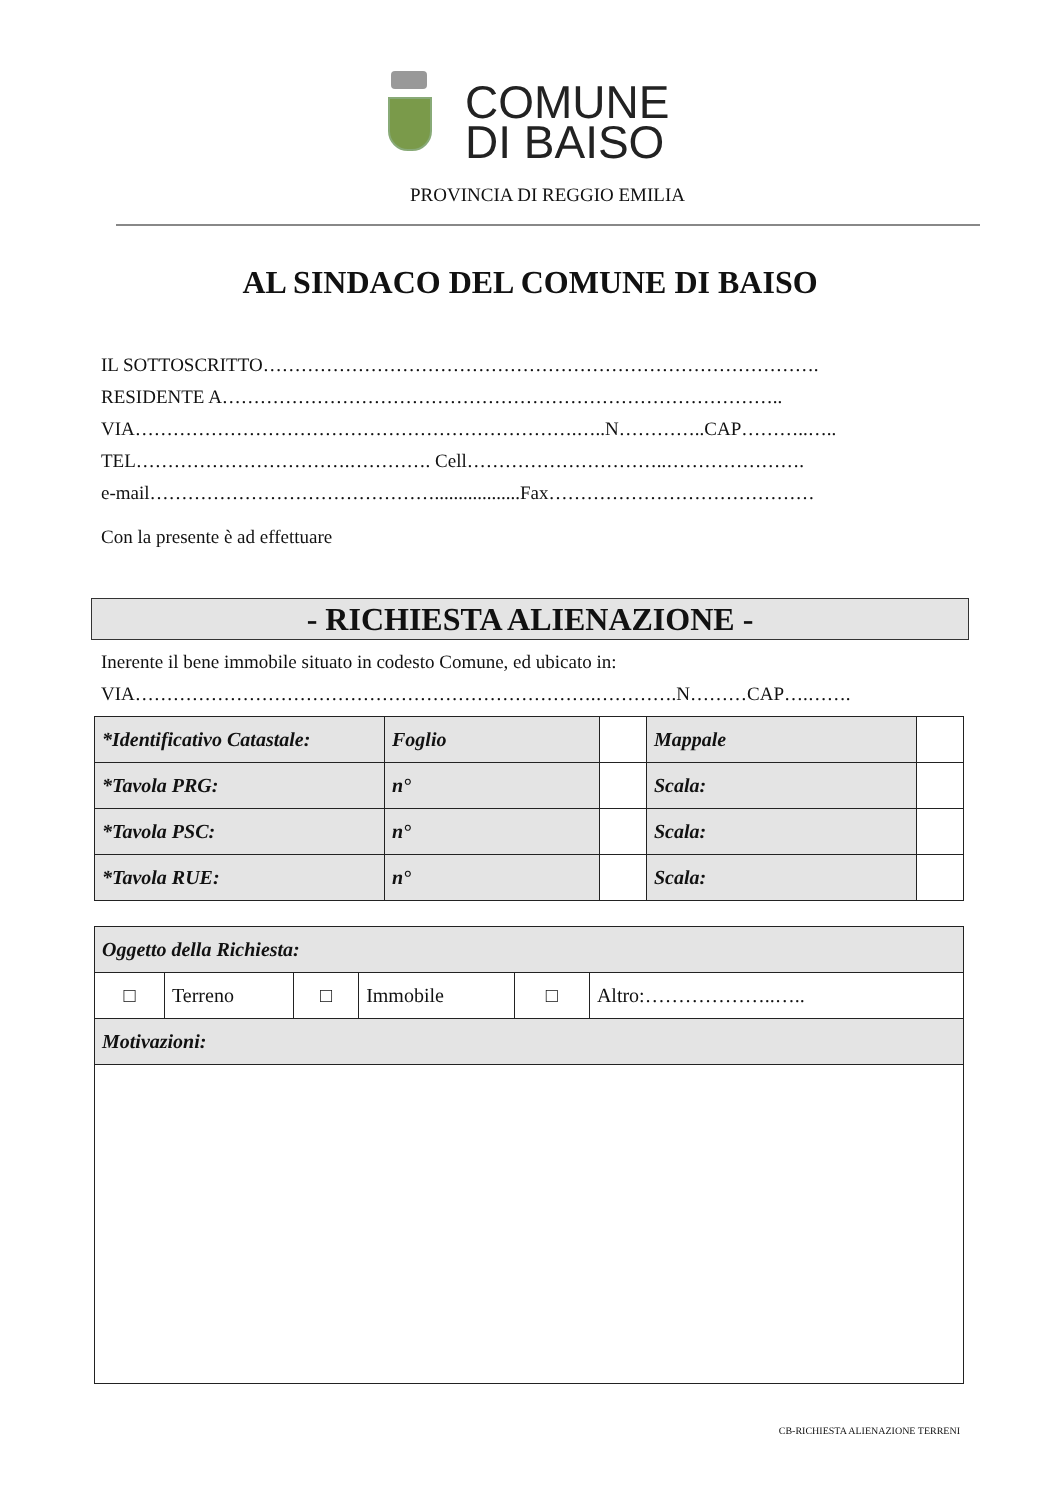COMUNE
DI BAISO
PROVINCIA DI REGGIO EMILIA
AL SINDACO DEL COMUNE DI BAISO
IL SOTTOSCRITTO…………………………………………………………………………….
RESIDENTE A……………………………………………………………………………..
VIA…………………………………………………………….…..N…………..CAP………..…..
TEL…………………………….…………. Cell…………………………..………………….
e-mail………………………………………..................Fax……………………………………
Con la presente è ad effettuare
- RICHIESTA ALIENAZIONE -
Inerente il bene immobile situato in codesto Comune, ed ubicato in:
VIA……………………………………………………………….………….N………CAP….…….
| *Identificativo Catastale: | Foglio | | Mappale | |
| *Tavola PRG: | n° | | Scala: | |
| *Tavola PSC: | n° | | Scala: | |
| *Tavola RUE: | n° | | Scala: | |
| Oggetto della Richiesta: | | | | | |
| □ | Terreno | □ | Immobile | □ | Altro:………………..….. |
| Motivazioni: | | | | | |
CB-RICHIESTA ALIENAZIONE TERRENI